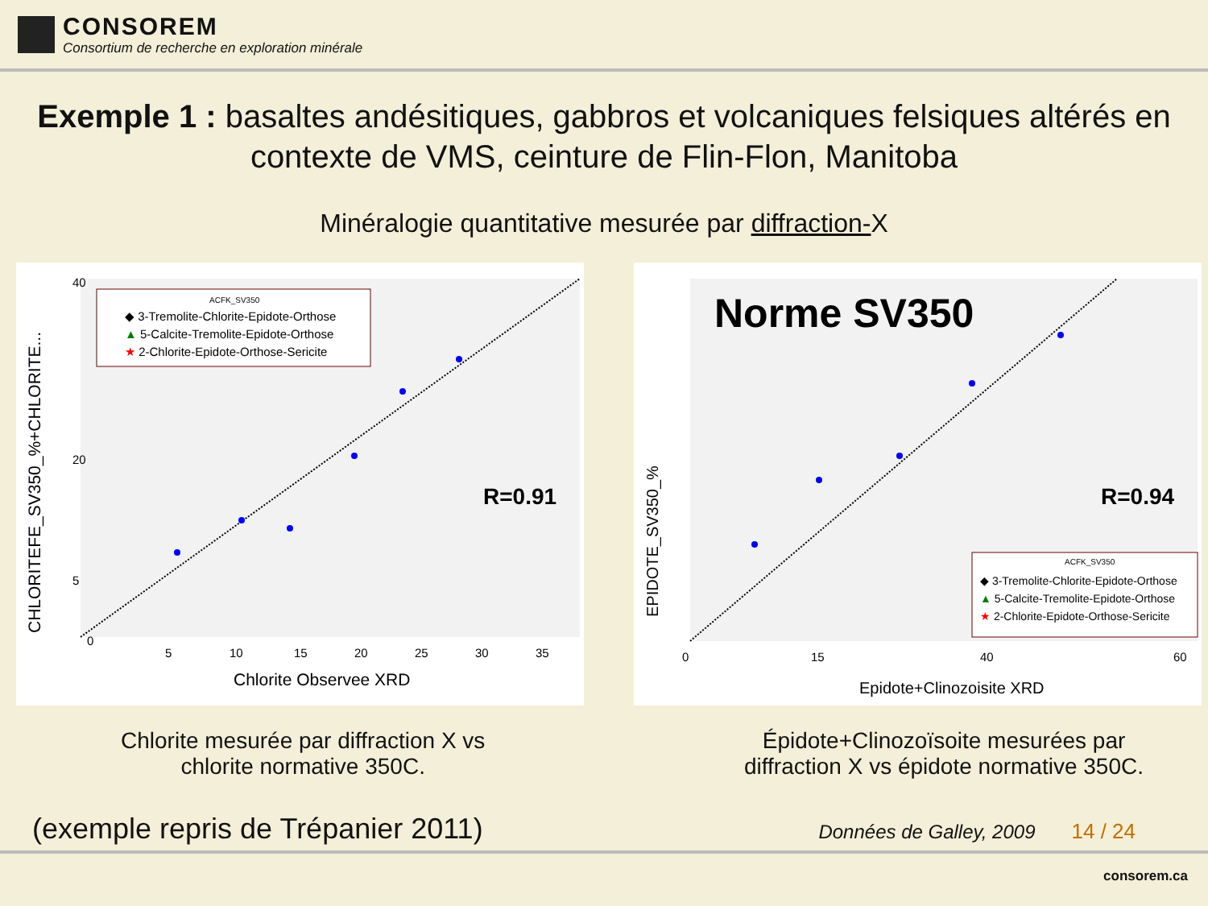CONSOREM
Consortium de recherche en exploration minérale
Exemple 1 : basaltes andésitiques, gabbros et volcaniques felsiques altérés en contexte de VMS, ceinture de Flin-Flon, Manitoba
Minéralogie quantitative mesurée par diffraction-X
0
5
10
15
20
25
30
35
40
5
20
Chlorite Observee XRD
CHLORITEFE_SV350_%+CHLORITE...
ACFK_SV350
◆ 3-Tremolite-Chlorite-Epidote-Orthose
▲ 5-Calcite-Tremolite-Epidote-Orthose
★ 2-Chlorite-Epidote-Orthose-Sericite
R=0.91
Norme SV350
R=0.94
Epidote+Clinozoisite XRD
EPIDOTE_SV350_%
0
15
40
60
ACFK_SV350
◆ 3-Tremolite-Chlorite-Epidote-Orthose
▲ 5-Calcite-Tremolite-Epidote-Orthose
★ 2-Chlorite-Epidote-Orthose-Sericite
Chlorite mesurée par diffraction X vs
chlorite normative 350C.
Épidote+Clinozoïsoite mesurées par
diffraction X vs épidote normative 350C.
(exemple repris de Trépanier 2011) Données de Galley, 2009 14 / 24
consorem.ca